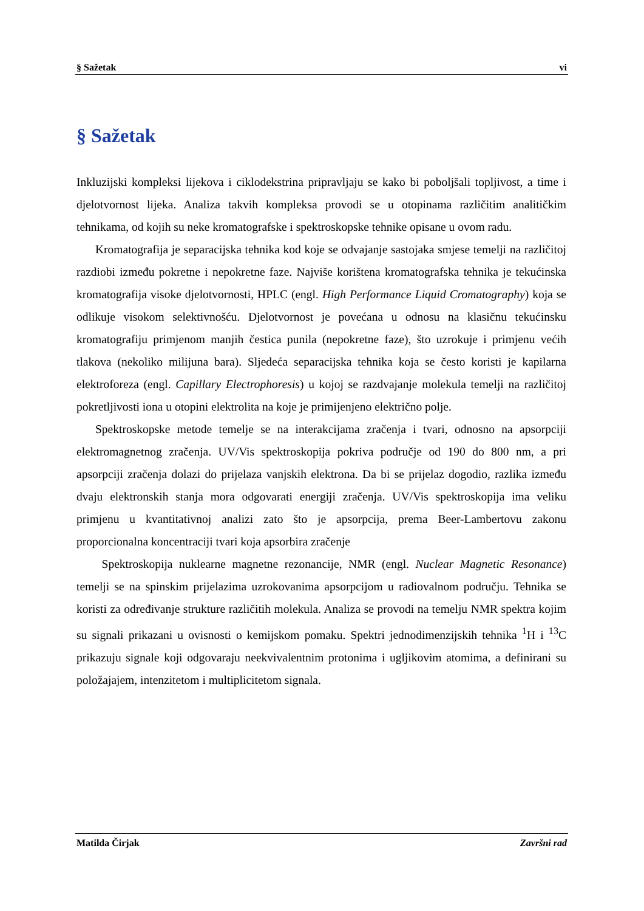§ Sažetak vi
§ Sažetak
Inkluzijski kompleksi lijekova i ciklodekstrina pripravljaju se kako bi poboljšali topljivost, a time i djelotvornost lijeka. Analiza takvih kompleksa provodi se u otopinama različitim analitičkim tehnikama, od kojih su neke kromatografske i spektroskopske tehnike opisane u ovom radu.
Kromatografija je separacijska tehnika kod koje se odvajanje sastojaka smjese temelji na različitoj razdiobi između pokretne i nepokretne faze. Najviše korištena kromatografska tehnika je tekućinska kromatografija visoke djelotvornosti, HPLC (engl. High Performance Liquid Cromatography) koja se odlikuje visokom selektivnošću. Djelotvornost je povećana u odnosu na klasičnu tekućinsku kromatografiju primjenom manjih čestica punila (nepokretne faze), što uzrokuje i primjenu većih tlakova (nekoliko milijuna bara). Sljedeća separacijska tehnika koja se često koristi je kapilarna elektroforeza (engl. Capillary Electrophoresis) u kojoj se razdvajanje molekula temelji na različitoj pokretljivosti iona u otopini elektrolita na koje je primijenjeno električno polje.
Spektroskopske metode temelje se na interakcijama zračenja i tvari, odnosno na apsorpciji elektromagnetnog zračenja. UV/Vis spektroskopija pokriva područje od 190 do 800 nm, a pri apsorpciji zračenja dolazi do prijelaza vanjskih elektrona. Da bi se prijelaz dogodio, razlika između dvaju elektronskih stanja mora odgovarati energiji zračenja. UV/Vis spektroskopija ima veliku primjenu u kvantitativnoj analizi zato što je apsorpcija, prema Beer-Lambertovu zakonu proporcionalna koncentraciji tvari koja apsorbira zračenje
Spektroskopija nuklearne magnetne rezonancije, NMR (engl. Nuclear Magnetic Resonance) temelji se na spinskim prijelazima uzrokovanima apsorpcijom u radiovalnom području. Tehnika se koristi za određivanje strukture različitih molekula. Analiza se provodi na temelju NMR spektra kojim su signali prikazani u ovisnosti o kemijskom pomaku. Spektri jednodimenzijskih tehnika <sup>1</sup>H i <sup>13</sup>C prikazuju signale koji odgovaraju neekvivalentnim protonima i ugljikovim atomima, a definirani su položajajem, intenzitetom i multiplicitetom signala.
Matilda Čirjak Završni rad